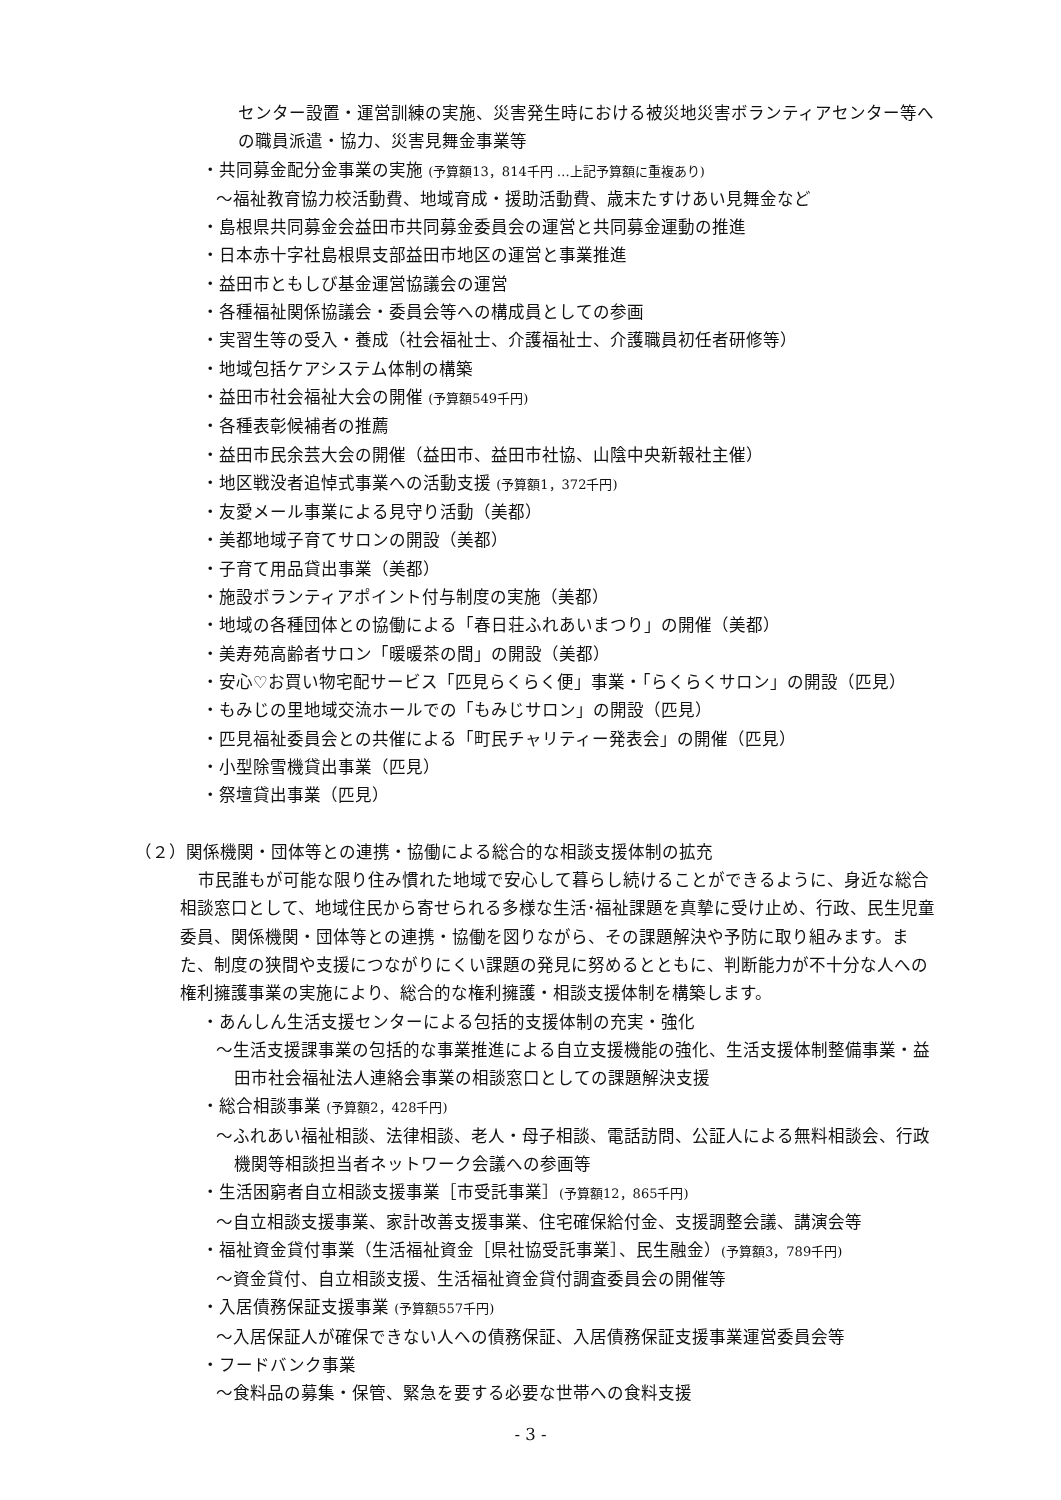センター設置・運営訓練の実施、災害発生時における被災地災害ボランティアセンター等への職員派遣・協力、災害見舞金事業等
・共同募金配分金事業の実施 (予算額13，814千円 …上記予算額に重複あり)
〜福祉教育協力校活動費、地域育成・援助活動費、歳末たすけあい見舞金など
・島根県共同募金会益田市共同募金委員会の運営と共同募金運動の推進
・日本赤十字社島根県支部益田市地区の運営と事業推進
・益田市ともしび基金運営協議会の運営
・各種福祉関係協議会・委員会等への構成員としての参画
・実習生等の受入・養成（社会福祉士、介護福祉士、介護職員初任者研修等）
・地域包括ケアシステム体制の構築
・益田市社会福祉大会の開催 (予算額549千円)
・各種表彰候補者の推薦
・益田市民余芸大会の開催（益田市、益田市社協、山陰中央新報社主催）
・地区戦没者追悼式事業への活動支援 (予算額1，372千円)
・友愛メール事業による見守り活動（美都）
・美都地域子育てサロンの開設（美都）
・子育て用品貸出事業（美都）
・施設ボランティアポイント付与制度の実施（美都）
・地域の各種団体との協働による「春日荘ふれあいまつり」の開催（美都）
・美寿苑高齢者サロン「暖暖茶の間」の開設（美都）
・安心♡お買い物宅配サービス「匹見らくらく便」事業・「らくらくサロン」の開設（匹見）
・もみじの里地域交流ホールでの「もみじサロン」の開設（匹見）
・匹見福祉委員会との共催による「町民チャリティー発表会」の開催（匹見）
・小型除雪機貸出事業（匹見）
・祭壇貸出事業（匹見）
（２）関係機関・団体等との連携・協働による総合的な相談支援体制の拡充
市民誰もが可能な限り住み慣れた地域で安心して暮らし続けることができるように、身近な総合相談窓口として、地域住民から寄せられる多様な生活･福祉課題を真摯に受け止め、行政、民生児童委員、関係機関・団体等との連携・協働を図りながら、その課題解決や予防に取り組みます。また、制度の狭間や支援につながりにくい課題の発見に努めるとともに、判断能力が不十分な人への権利擁護事業の実施により、総合的な権利擁護・相談支援体制を構築します。
・あんしん生活支援センターによる包括的支援体制の充実・強化
〜生活支援課事業の包括的な事業推進による自立支援機能の強化、生活支援体制整備事業・益田市社会福祉法人連絡会事業の相談窓口としての課題解決支援
・総合相談事業 (予算額2，428千円)
〜ふれあい福祉相談、法律相談、老人・母子相談、電話訪問、公証人による無料相談会、行政機関等相談担当者ネットワーク会議への参画等
・生活困窮者自立相談支援事業［市受託事業］(予算額12，865千円)
〜自立相談支援事業、家計改善支援事業、住宅確保給付金、支援調整会議、講演会等
・福祉資金貸付事業（生活福祉資金［県社協受託事業］、民生融金）(予算額3，789千円)
〜資金貸付、自立相談支援、生活福祉資金貸付調査委員会の開催等
・入居債務保証支援事業 (予算額557千円)
〜入居保証人が確保できない人への債務保証、入居債務保証支援事業運営委員会等
・フードバンク事業
〜食料品の募集・保管、緊急を要する必要な世帯への食料支援
- 3 -